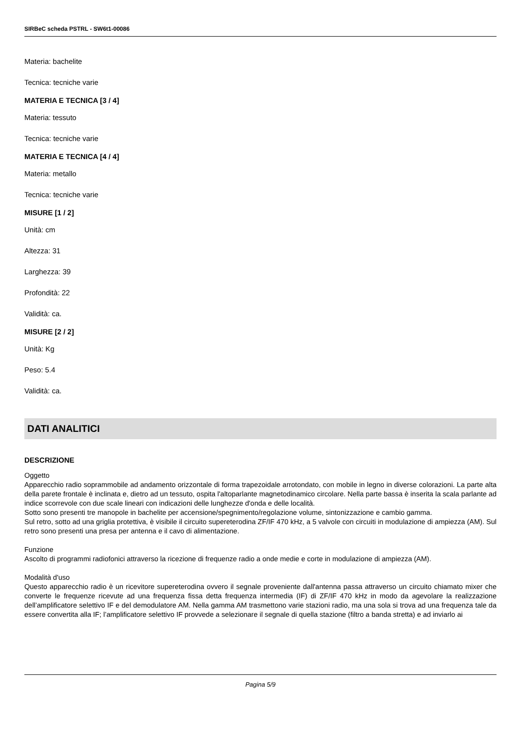SIRBeC scheda PSTRL - SW6t1-00086
Materia: bachelite
Tecnica: tecniche varie
MATERIA E TECNICA [3 / 4]
Materia: tessuto
Tecnica: tecniche varie
MATERIA E TECNICA [4 / 4]
Materia: metallo
Tecnica: tecniche varie
MISURE [1 / 2]
Unità: cm
Altezza: 31
Larghezza: 39
Profondità: 22
Validità: ca.
MISURE [2 / 2]
Unità: Kg
Peso: 5.4
Validità: ca.
DATI ANALITICI
DESCRIZIONE
Oggetto
Apparecchio radio soprammobile ad andamento orizzontale di forma trapezoidale arrotondato, con mobile in legno in diverse colorazioni. La parte alta della parete frontale è inclinata e, dietro ad un tessuto, ospita l'altoparlante magnetodinamico circolare. Nella parte bassa è inserita la scala parlante ad indice scorrevole con due scale lineari con indicazioni delle lunghezze d'onda e delle località.
Sotto sono presenti tre manopole in bachelite per accensione/spegnimento/regolazione volume, sintonizzazione e cambio gamma.
Sul retro, sotto ad una griglia protettiva, è visibile il circuito supereterodina ZF/IF 470 kHz, a 5 valvole con circuiti in modulazione di ampiezza (AM). Sul retro sono presenti una presa per antenna e il cavo di alimentazione.
Funzione
Ascolto di programmi radiofonici attraverso la ricezione di frequenze radio a onde medie e corte in modulazione di ampiezza (AM).
Modalità d'uso
Questo apparecchio radio è un ricevitore supereterodina ovvero il segnale proveniente dall'antenna passa attraverso un circuito chiamato mixer che converte le frequenze ricevute ad una frequenza fissa detta frequenza intermedia (IF) di ZF/IF 470 kHz in modo da agevolare la realizzazione dell’amplificatore selettivo IF e del demodulatore AM. Nella gamma AM trasmettono varie stazioni radio, ma una sola si trova ad una frequenza tale da essere convertita alla IF; l’amplificatore selettivo IF provvede a selezionare il segnale di quella stazione (filtro a banda stretta) e ad inviarlo ai
Pagina 5/9